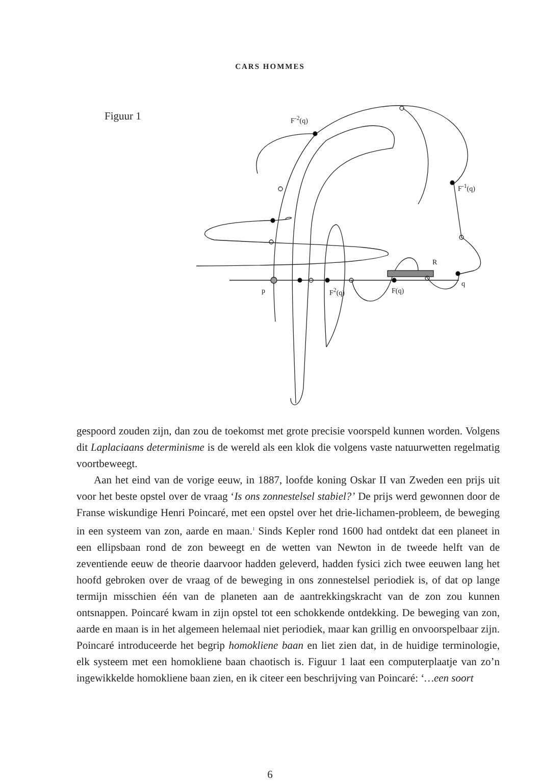CARS HOMMES
Figuur 1 F<sup>-2</sup>(q)
F<sup>-1</sup>(q)
R
q
p F<sup>2</sup>(q) F(q)
gespoord zouden zijn, dan zou de toekomst met grote precisie voorspeld kunnen worden. Volgens dit Laplaciaans determinisme is de wereld als een klok die volgens vaste natuurwetten regelmatig voortbeweegt.
Aan het eind van de vorige eeuw, in 1887, loofde koning Oskar II van Zweden een prijs uit voor het beste opstel over de vraag ‘Is ons zonnestelsel stabiel?’ De prijs werd gewonnen door de Franse wiskundige Henri Poincaré, met een opstel over het drie-lichamen-probleem, de beweging in een systeem van zon, aarde en maan.<sup>1</sup> Sinds Kepler rond 1600 had ontdekt dat een planeet in een ellipsbaan rond de zon beweegt en de wetten van Newton in de tweede helft van de zeventiende eeuw de theorie daarvoor hadden geleverd, hadden fysici zich twee eeuwen lang het hoofd gebroken over de vraag of de beweging in ons zonnestelsel periodiek is, of dat op lange termijn misschien één van de planeten aan de aantrekkingskracht van de zon zou kunnen ontsnappen. Poincaré kwam in zijn opstel tot een schokkende ontdekking. De beweging van zon, aarde en maan is in het algemeen helemaal niet periodiek, maar kan grillig en onvoorspelbaar zijn. Poincaré introduceerde het begrip homokliene baan en liet zien dat, in de huidige terminologie, elk systeem met een homokliene baan chaotisch is. Figuur 1 laat een computerplaatje van zo’n ingewikkelde homokliene baan zien, en ik citeer een beschrijving van Poincaré: ‘…een soort
6